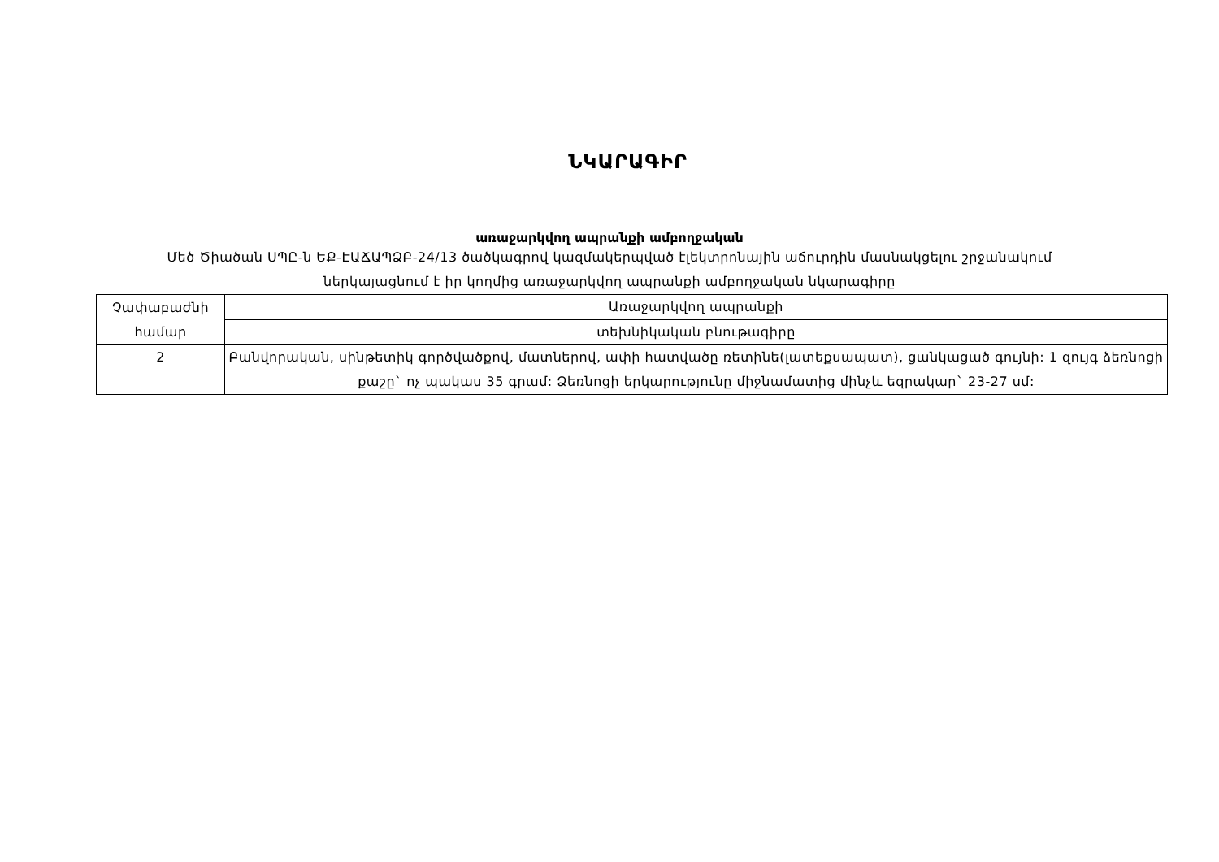ՆԿԱՐԱԳԻՐ
առաջարկվող ապրանքի ամբողջական
Մեծ Ծիածան ՍՊԸ-ն ԵՔ-ԷԱՃԱՊՁԲ-24/13 ծածկագրով կազմակերպված էլեկտրոնային աճուրդին մասնակցելու շրջանակում
ներկայացնում է իր կողմից առաջարկվող ապրանքի ամբողջական նկարագիրը
| Չափաբաժնի համար | Առաջարկվող ապրանքի |
| --- | --- |
| | տեխնիկական բնութագիրը |
| 2 | Բանվորական, սինթետիկ գործվածքով, մատներով, ափի հատվածը ռետինե(լատեքսապատ), ցանկացած գույնի: 1 զույգ ձեռնոցի քաշը` ոչ պակաս 35 գրամ: Ձեռնոցի երկարությունը միջնամատից մինչև եզրակար` 23-27 սմ: |